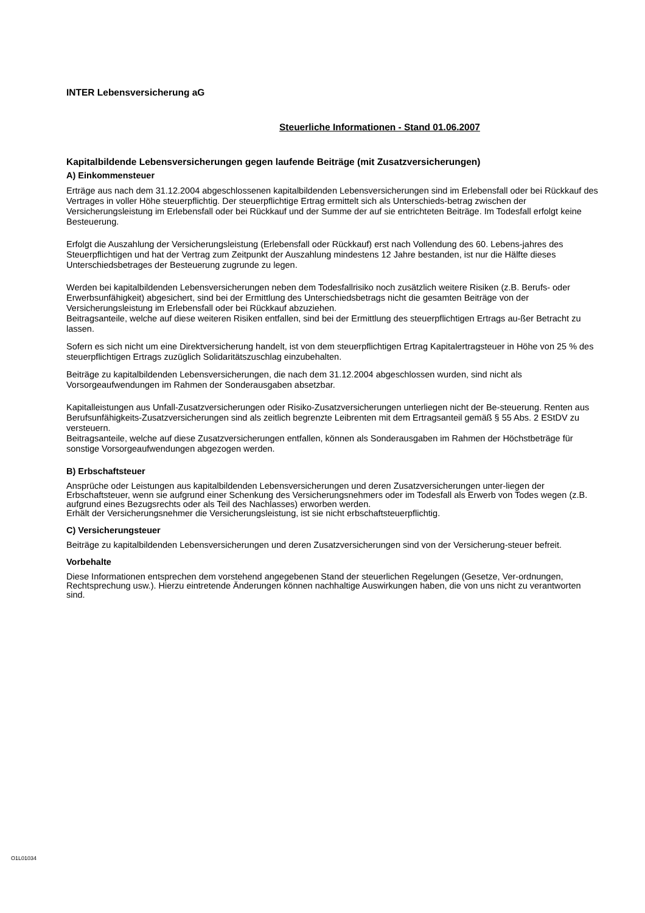INTER Lebensversicherung aG
Steuerliche Informationen - Stand 01.06.2007
Kapitalbildende Lebensversicherungen gegen laufende Beiträge (mit Zusatzversicherungen)
A) Einkommensteuer
Erträge aus nach dem 31.12.2004 abgeschlossenen kapitalbildenden Lebensversicherungen sind im Erlebensfall oder bei Rückkauf des Vertrages in voller Höhe steuerpflichtig. Der steuerpflichtige Ertrag ermittelt sich als Unterschieds-betrag zwischen der Versicherungsleistung im Erlebensfall oder bei Rückkauf und der Summe der auf sie entrichteten Beiträge. Im Todesfall erfolgt keine Besteuerung.
Erfolgt die Auszahlung der Versicherungsleistung (Erlebensfall oder Rückkauf) erst nach Vollendung des 60. Lebens-jahres des Steuerpflichtigen und hat der Vertrag zum Zeitpunkt der Auszahlung mindestens 12 Jahre bestanden, ist nur die Hälfte dieses Unterschiedsbetrages der Besteuerung zugrunde zu legen.
Werden bei kapitalbildenden Lebensversicherungen neben dem Todesfallrisiko noch zusätzlich weitere Risiken (z.B. Berufs- oder Erwerbsunfähigkeit) abgesichert, sind bei der Ermittlung des Unterschiedsbetrags nicht die gesamten Beiträge von der Versicherungsleistung im Erlebensfall oder bei Rückkauf abzuziehen.
Beitragsanteile, welche auf diese weiteren Risiken entfallen, sind bei der Ermittlung des steuerpflichtigen Ertrags au-ßer Betracht zu lassen.
Sofern es sich nicht um eine Direktversicherung handelt, ist von dem steuerpflichtigen Ertrag Kapitalertragsteuer in Höhe von 25 % des steuerpflichtigen Ertrags zuzüglich Solidaritätszuschlag einzubehalten.
Beiträge zu kapitalbildenden Lebensversicherungen, die nach dem 31.12.2004 abgeschlossen wurden, sind nicht als Vorsorgeaufwendungen im Rahmen der Sonderausgaben absetzbar.
Kapitalleistungen aus Unfall-Zusatzversicherungen oder Risiko-Zusatzversicherungen unterliegen nicht der Be-steuerung. Renten aus Berufsunfähigkeits-Zusatzversicherungen sind als zeitlich begrenzte Leibrenten mit dem Ertragsanteil gemäß § 55 Abs. 2 EStDV zu versteuern.
Beitragsanteile, welche auf diese Zusatzversicherungen entfallen, können als Sonderausgaben im Rahmen der Höchstbeträge für sonstige Vorsorgeaufwendungen abgezogen werden.
B) Erbschaftsteuer
Ansprüche oder Leistungen aus kapitalbildenden Lebensversicherungen und deren Zusatzversicherungen unter-liegen der Erbschaftsteuer, wenn sie aufgrund einer Schenkung des Versicherungsnehmers oder im Todesfall als Erwerb von Todes wegen (z.B. aufgrund eines Bezugsrechts oder als Teil des Nachlasses) erworben werden.
Erhält der Versicherungsnehmer die Versicherungsleistung, ist sie nicht erbschaftsteuerpflichtig.
C) Versicherungsteuer
Beiträge zu kapitalbildenden Lebensversicherungen und deren Zusatzversicherungen sind von der Versicherung-steuer befreit.
Vorbehalte
Diese Informationen entsprechen dem vorstehend angegebenen Stand der steuerlichen Regelungen (Gesetze, Ver-ordnungen, Rechtsprechung usw.). Hierzu eintretende Änderungen können nachhaltige Auswirkungen haben, die von uns nicht zu verantworten sind.
O1L01034